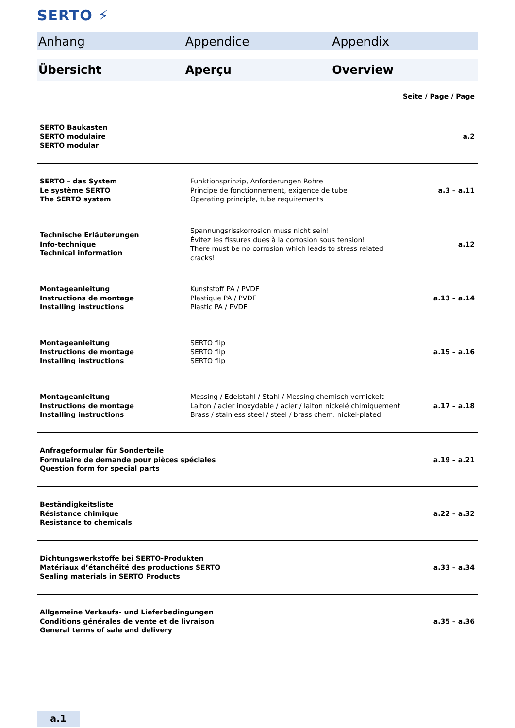SERTO ⚡
Anhang Appendice Appendix
Übersicht Aperçu Overview
Seite / Page / Page
| SERTO Baukasten SERTO modulaire SERTO modular | | a.2 |
| SERTO – das System Le système SERTO The SERTO system | Funktionsprinzip, Anforderungen Rohre Principe de fonctionnement, exigence de tube Operating principle, tube requirements | a.3 – a.11 |
| Technische Erläuterungen Info-technique Technical information | Spannungsrisskorrosion muss nicht sein! Évitez les fissures dues à la corrosion sous tension! There must be no corrosion which leads to stress related cracks! | a.12 |
| Montageanleitung Instructions de montage Installing instructions | Kunststoff PA / PVDF Plastique PA / PVDF Plastic PA / PVDF | a.13 – a.14 |
| Montageanleitung Instructions de montage Installing instructions | SERTO flip SERTO flip SERTO flip | a.15 – a.16 |
| Montageanleitung Instructions de montage Installing instructions | Messing / Edelstahl / Stahl / Messing chemisch vernickelt Laiton / acier inoxydable / acier / laiton nickelé chimiquement Brass / stainless steel / steel / brass chem. nickel-plated | a.17 – a.18 |
| Anfrageformular für Sonderteile Formulaire de demande pour pièces spéciales Question form for special parts | | a.19 – a.21 |
| Beständigkeitsliste Résistance chimique Resistance to chemicals | | a.22 – a.32 |
| Dichtungswerkstoffe bei SERTO-Produkten Matériaux d’étanchéité des productions SERTO Sealing materials in SERTO Products | | a.33 – a.34 |
| Allgemeine Verkaufs- und Lieferbedingungen Conditions générales de vente et de livraison General terms of sale and delivery | | a.35 – a.36 |
a.1